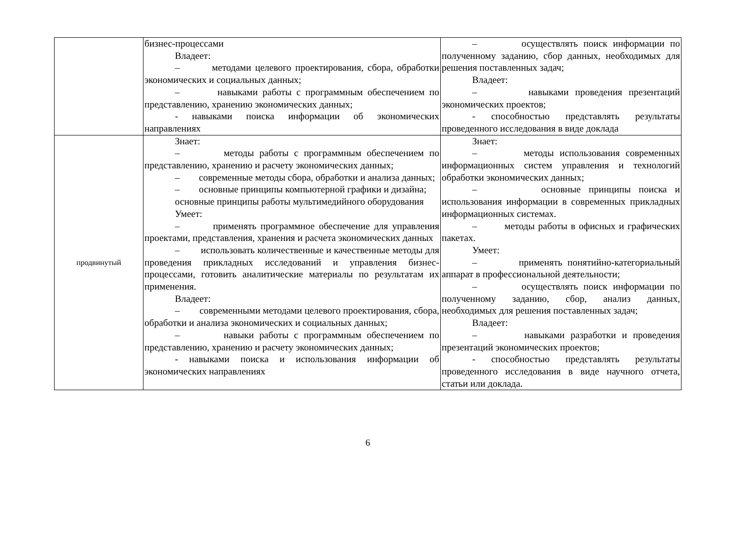| | бизнес-процессами Владеет: – методами целевого проектирования, сбора, обработки экономических и социальных данных; – навыками работы с программным обеспечением по представлению, хранению экономических данных; - навыками поиска информации об экономических направлениях | – осуществлять поиск информации по полученному заданию, сбор данных, необходимых для решения поставленных задач; Владеет: – навыками проведения презентаций экономических проектов; - способностью представлять результаты проведенного исследования в виде доклада |
| продвинутый | Знает: – методы работы с программным обеспечением по представлению, хранению и расчету экономических данных; – современные методы сбора, обработки и анализа данных; – основные принципы компьютерной графики и дизайна; основные принципы работы мультимедийного оборудования Умеет: – применять программное обеспечение для управления проектами, представления, хранения и расчета экономических данных – использовать количественные и качественные методы для проведения прикладных исследований и управления бизнес-процессами, готовить аналитические материалы по результатам их применения. Владеет: – современными методами целевого проектирования, сбора, обработки и анализа экономических и социальных данных; – навыки работы с программным обеспечением по представлению, хранению и расчету экономических данных; - навыками поиска и использования информации об экономических направлениях | Знает: – методы использования современных информационных систем управления и технологий обработки экономических данных; – основные принципы поиска и использования информации в современных прикладных информационных системах. – методы работы в офисных и графических пакетах. Умеет: – применять понятийно-категориальный аппарат в профессиональной деятельности; – осуществлять поиск информации по полученному заданию, сбор, анализ данных, необходимых для решения поставленных задач; Владеет: – навыками разработки и проведения презентаций экономических проектов; - способностью представлять результаты проведенного исследования в виде научного отчета, статьи или доклада. |
6